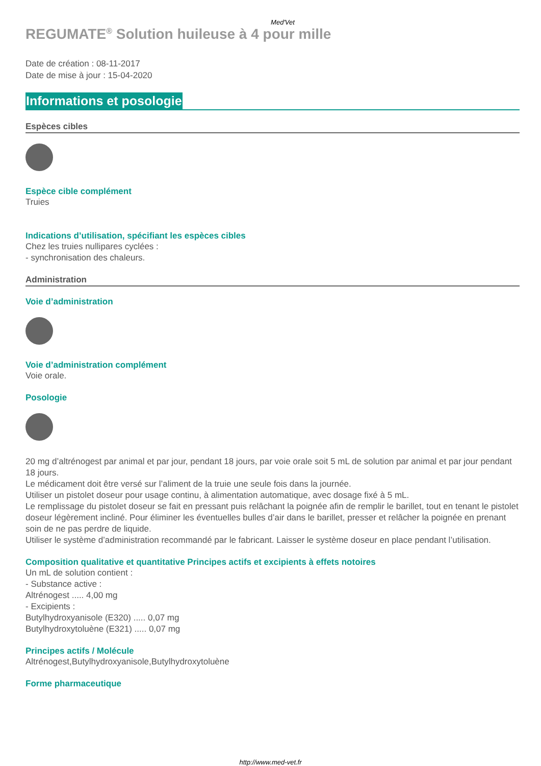Med'Vet
REGUMATE<sup>®</sup> Solution huileuse à 4 pour mille
Date de création : 08-11-2017
Date de mise à jour : 15-04-2020
Informations et posologie
Espèces cibles
Espèce cible complément
Truies
Indications d’utilisation, spécifiant les espèces cibles
Chez les truies nullipares cyclées :
- synchronisation des chaleurs.
Administration
Voie d’administration
Voie d’administration complément
Voie orale.
Posologie
20 mg d’altrénogest par animal et par jour, pendant 18 jours, par voie orale soit 5 mL de solution par animal et par jour pendant 18 jours.
Le médicament doit être versé sur l’aliment de la truie une seule fois dans la journée.
Utiliser un pistolet doseur pour usage continu, à alimentation automatique, avec dosage fixé à 5 mL.
Le remplissage du pistolet doseur se fait en pressant puis relâchant la poignée afin de remplir le barillet, tout en tenant le pistolet doseur légèrement incliné. Pour éliminer les éventuelles bulles d’air dans le barillet, presser et relâcher la poignée en prenant soin de ne pas perdre de liquide.
Utiliser le système d’administration recommandé par le fabricant. Laisser le système doseur en place pendant l’utilisation.
Composition qualitative et quantitative Principes actifs et excipients à effets notoires
Un mL de solution contient :
- Substance active :
Altrénogest ..... 4,00 mg
- Excipients :
Butylhydroxyanisole (E320) ..... 0,07 mg
Butylhydroxytoluène (E321) ..... 0,07 mg
Principes actifs / Molécule
Altrénogest,Butylhydroxyanisole,Butylhydroxytoluène
Forme pharmaceutique
http://www.med-vet.fr